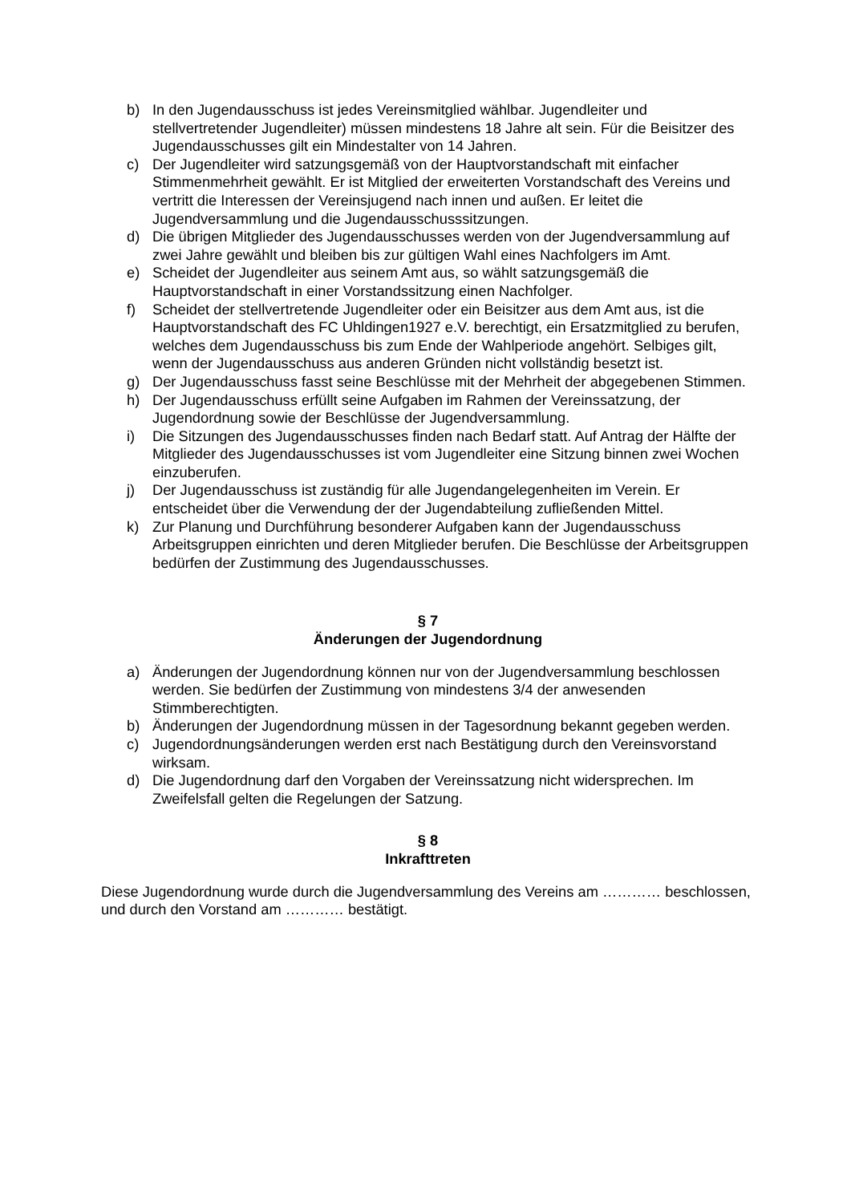b) In den Jugendausschuss ist jedes Vereinsmitglied wählbar. Jugendleiter und stellvertretender Jugendleiter) müssen mindestens 18 Jahre alt sein. Für die Beisitzer des Jugendausschusses gilt ein Mindestalter von 14 Jahren.
c) Der Jugendleiter wird satzungsgemäß von der Hauptvorstandschaft mit einfacher Stimmenmehrheit gewählt. Er ist Mitglied der erweiterten Vorstandschaft des Vereins und vertritt die Interessen der Vereinsjugend nach innen und außen. Er leitet die Jugendversammlung und die Jugendausschusssitzungen.
d) Die übrigen Mitglieder des Jugendausschusses werden von der Jugendversammlung auf zwei Jahre gewählt und bleiben bis zur gültigen Wahl eines Nachfolgers im Amt.
e) Scheidet der Jugendleiter aus seinem Amt aus, so wählt satzungsgemäß die Hauptvorstandschaft in einer Vorstandssitzung einen Nachfolger.
f) Scheidet der stellvertretende Jugendleiter oder ein Beisitzer aus dem Amt aus, ist die Hauptvorstandschaft des FC Uhldingen1927 e.V. berechtigt, ein Ersatzmitglied zu berufen, welches dem Jugendausschuss bis zum Ende der Wahlperiode angehört. Selbiges gilt, wenn der Jugendausschuss aus anderen Gründen nicht vollständig besetzt ist.
g) Der Jugendausschuss fasst seine Beschlüsse mit der Mehrheit der abgegebenen Stimmen.
h) Der Jugendausschuss erfüllt seine Aufgaben im Rahmen der Vereinssatzung, der Jugendordnung sowie der Beschlüsse der Jugendversammlung.
i) Die Sitzungen des Jugendausschusses finden nach Bedarf statt. Auf Antrag der Hälfte der Mitglieder des Jugendausschusses ist vom Jugendleiter eine Sitzung binnen zwei Wochen einzuberufen.
j) Der Jugendausschuss ist zuständig für alle Jugendangelegenheiten im Verein. Er entscheidet über die Verwendung der der Jugendabteilung zufließenden Mittel.
k) Zur Planung und Durchführung besonderer Aufgaben kann der Jugendausschuss Arbeitsgruppen einrichten und deren Mitglieder berufen. Die Beschlüsse der Arbeitsgruppen bedürfen der Zustimmung des Jugendausschusses.
§ 7
Änderungen der Jugendordnung
a) Änderungen der Jugendordnung können nur von der Jugendversammlung beschlossen werden. Sie bedürfen der Zustimmung von mindestens 3/4 der anwesenden Stimmberechtigten.
b) Änderungen der Jugendordnung müssen in der Tagesordnung bekannt gegeben werden.
c) Jugendordnungsänderungen werden erst nach Bestätigung durch den Vereinsvorstand wirksam.
d) Die Jugendordnung darf den Vorgaben der Vereinssatzung nicht widersprechen. Im Zweifelsfall gelten die Regelungen der Satzung.
§ 8
Inkrafttreten
Diese Jugendordnung wurde durch die Jugendversammlung des Vereins am ………… beschlossen, und durch den Vorstand am ………… bestätigt.